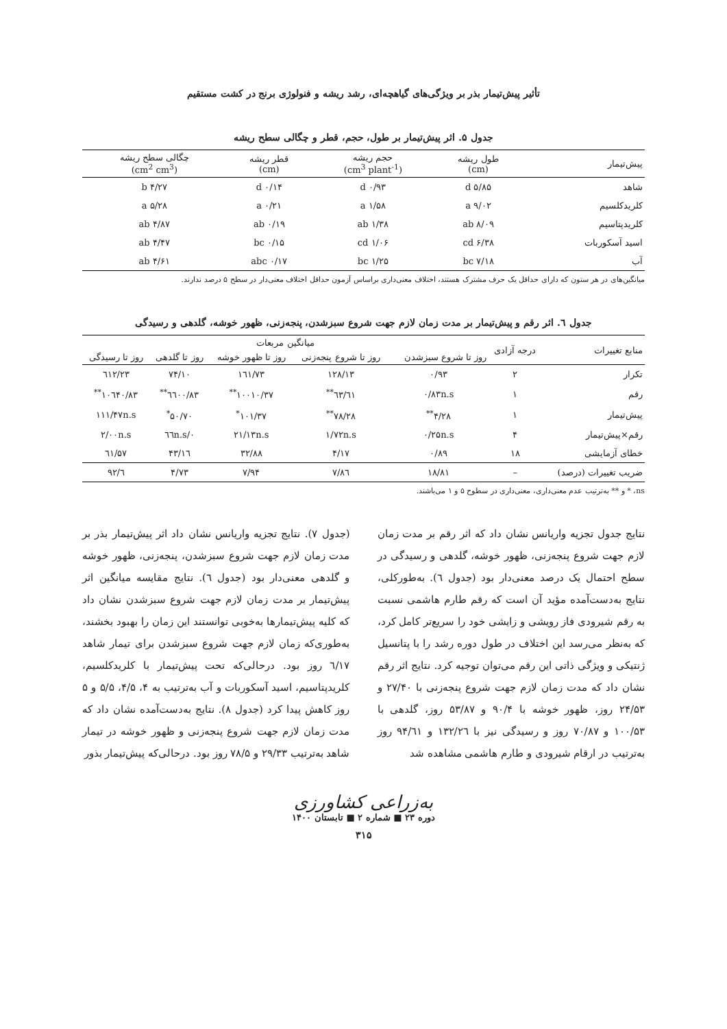تأثیر پیش‌تیمار بذر بر ویژگی‌های گیاهچه‌ای، رشد ریشه و فنولوژی برنج در کشت مستقیم
جدول ۵. اثر پیش‌تیمار بر طول، حجم، قطر و چگالی سطح ریشه
| پیش‌تیمار | طول ریشه (cm) | حجم ریشه (cm<sup>3</sup> plant<sup>-1</sup>) | قطر ریشه (cm) | چگالی سطح ریشه (cm<sup>2</sup> cm<sup>3</sup>) |
| --- | --- | --- | --- | --- |
| شاهد | ۵/۸۵ d | ۰/۹۳ d | ۰/۱۴ d | ۴/۲۷ b |
| کلریدکلسیم | ۹/۰۲ a | ۱/۵۸ a | ۰/۲۱ a | ۵/۲۸ a |
| کلریدپتاسیم | ۸/۰۹ ab | ۱/۳۸ ab | ۰/۱۹ ab | ۴/۸۷ ab |
| اسید آسکوربات | ۶/۳۸ cd | ۱/۰۶ cd | ۰/۱۵ bc | ۴/۴۷ ab |
| آب | ۷/۱۸ bc | ۱/۲۵ bc | ۰/۱۷ abc | ۴/۶۱ ab |
میانگین‌های در هر ستون که دارای حداقل یک حرف مشترک هستند، اختلاف معنی‌داری براساس آزمون حداقل اختلاف معنی‌دار در سطح ۵ درصد ندارند.
جدول ٦. اثر رقم و پیش‌تیمار بر مدت زمان لازم جهت شروع سبزشدن، پنجه‌زنی، ظهور خوشه، گلدهی و رسیدگی
| منابع تغییرات | درجه آزادی | میانگین مربعات | | | | |
| --- | --- | --- | --- | --- | --- | --- |
| | | روز تا شروع سبزشدن | روز تا شروع پنجه‌زنی | روز تا ظهور خوشه | روز تا گلدهی | روز تا رسیدگی |
| تکرار | ۲ | ۰/۹۳ | ۱۲۸/۱۳ | ۱٦۱/۷۳ | ۷۴/۱۰ | ٦۱۲/۲۳ |
| رقم | ۱ | ۰/۸۳n.s | ٦۱/٦۳<sup>**</sup> | ۱۰۰۱۰/۳۷<sup>**</sup> | ٦٦۰۰/۸۳<sup>**</sup> | ۱۰٦۴۰/۸۳<sup>**</sup> |
| پیش‌تیمار | ۱ | ۴/۲۸<sup>**</sup> | ۷۸/۲۸<sup>**</sup> | ۱۰۱/۳۷<sup>*</sup> | ۵۰/۷۰<sup>*</sup> | ۱۱۱/۴۷n.s |
| رقم×پیش‌تیمار | ۴ | ۰/۲۵n.s | ۱/۷۲n.s | ۲۱/۱۳n.s | ۰/٦٦n.s | ۲/۰۰n.s |
| خطای آزمایشی | ۱۸ | ۰/۸۹ | ۴/۱۷ | ۳۲/۸۸ | ۱٦/۴۳ | ٦۱/۵۷ |
| ضریب تغییرات (درصد) | – | ۱۸/۸۱ | ۷/۸٦ | ۷/۹۴ | ۴/۷۳ | ٦/۹۲ |
ns، * و ** به‌ترتیب عدم معنی‌داری، معنی‌داری در سطوح ۵ و ۱ می‌باشند.
نتایج جدول تجزیه واریانس نشان داد که اثر رقم بر مدت زمان لازم جهت شروع پنجه‌زنی، ظهور خوشه، گلدهی و رسیدگی در سطح احتمال یک درصد معنی‌دار بود (جدول ٦). به‌طورکلی، نتایج به‌دست‌آمده مؤید آن است که رقم طارم هاشمی نسبت به رقم شیرودی فاز رویشی و زایشی خود را سریع‌تر کامل کرد، که به‌نظر می‌رسد این اختلاف در طول دوره رشد را با پتانسیل ژنتیکی و ویژگی ذاتی این رقم می‌توان توجیه کرد. نتایج اثر رقم نشان داد که مدت زمان لازم جهت شروع پنجه‌زنی با ۲۷/۴۰ و ۲۴/۵۳ روز، ظهور خوشه با ۹۰/۴ و ۵۳/۸۷ روز، گلدهی با ۱۰۰/۵۳ و ۷۰/۸۷ روز و رسیدگی نیز با ۱۳۲/۲٦ و ۹۴/٦۱ روز به‌ترتیب در ارقام شیرودی و طارم هاشمی مشاهده شد
(جدول ۷). نتایج تجزیه واریانس نشان داد اثر پیش‌تیمار بذر بر مدت زمان لازم جهت شروع سبزشدن، پنجه‌زنی، ظهور خوشه و گلدهی معنی‌دار بود (جدول ٦). نتایج مقایسه میانگین اثر پیش‌تیمار بر مدت زمان لازم جهت شروع سبزشدن نشان داد که کلیه پیش‌تیمارها به‌خوبی توانستند این زمان را بهبود بخشند، به‌طوری‌که زمان لازم جهت شروع سبزشدن برای تیمار شاهد ٦/۱۷ روز بود. درحالی‌که تحت پیش‌تیمار با کلریدکلسیم، کلریدپتاسیم، اسید آسکوربات و آب به‌ترتیب به ۴، ۴/۵، ۵/۵ و ۵ روز کاهش پیدا کرد (جدول ۸). نتایج به‌دست‌آمده نشان داد که مدت زمان لازم جهت شروع پنجه‌زنی و ظهور خوشه در تیمار شاهد به‌ترتیب ۲۹/۳۳ و ۷۸/۵ روز بود. درحالی‌که پیش‌تیمار بذور
به‌زراعی کشاورزی
دوره ۲۳ ■ شماره ۲ ■ تابستان ۱۴۰۰
۳۱۵